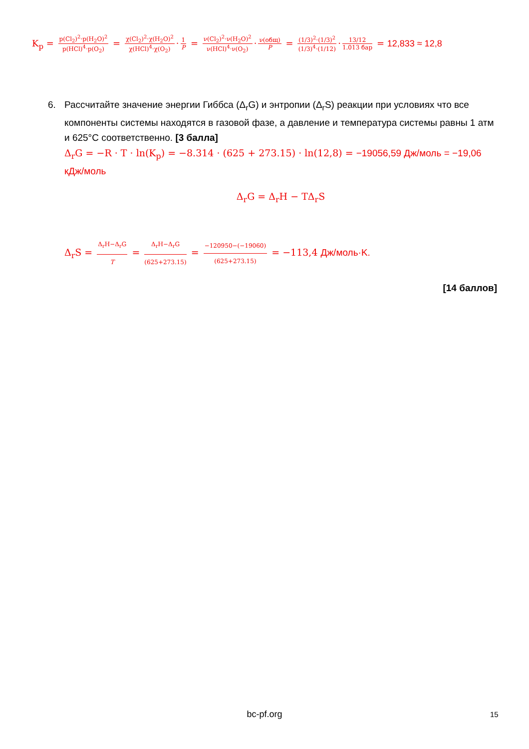K<sub>p</sub> = p(Cl<sub>2</sub>)<sup>2</sup>·p(H<sub>2</sub>O)<sup>2</sup> p(HCl)<sup>4</sup>·p(O<sub>2</sub>) = χ(Cl<sub>2</sub>)<sup>2</sup>·χ(H<sub>2</sub>O)<sup>2</sup> χ(HCl)<sup>4</sup>·χ(O<sub>2</sub>) · 1 P = ν(Cl<sub>2</sub>)<sup>2</sup>·ν(H<sub>2</sub>O)<sup>2</sup> ν(HCl)<sup>4</sup>·ν(O<sub>2</sub>) · ν(общ) P = (1/3)<sup>2</sup>·(1/3)<sup>2</sup> (1/3)<sup>4</sup>·(1/12) · 13/12 1.013 бар = 12,833 ≈ 12,8
6.
Рассчитайте значение энергии Гиббса (Δ<sub>r</sub>G) и энтропии (Δ<sub>r</sub>S) реакции при условиях что все компоненты системы находятся в газовой фазе, а давление и температура системы равны 1 атм и 625°C соответственно. [3 балла]
Δ<sub>r</sub>G = −R · T · ln(K<sub>p</sub>) = −8.314 · (625 + 273.15) · ln(12,8) = −19056,59 Дж/моль = −19,06 кДж/моль
Δ<sub>r</sub>G = Δ<sub>r</sub>H − TΔ<sub>r</sub>S
Δ<sub>r</sub>S = Δ<sub>r</sub>H−Δ<sub>r</sub>G T = Δ<sub>r</sub>H−Δ<sub>r</sub>G (625+273.15) = −120950−(−19060) (625+273.15) = −113,4 Дж/моль·K.
[14 баллов]
bc-pf.org 15